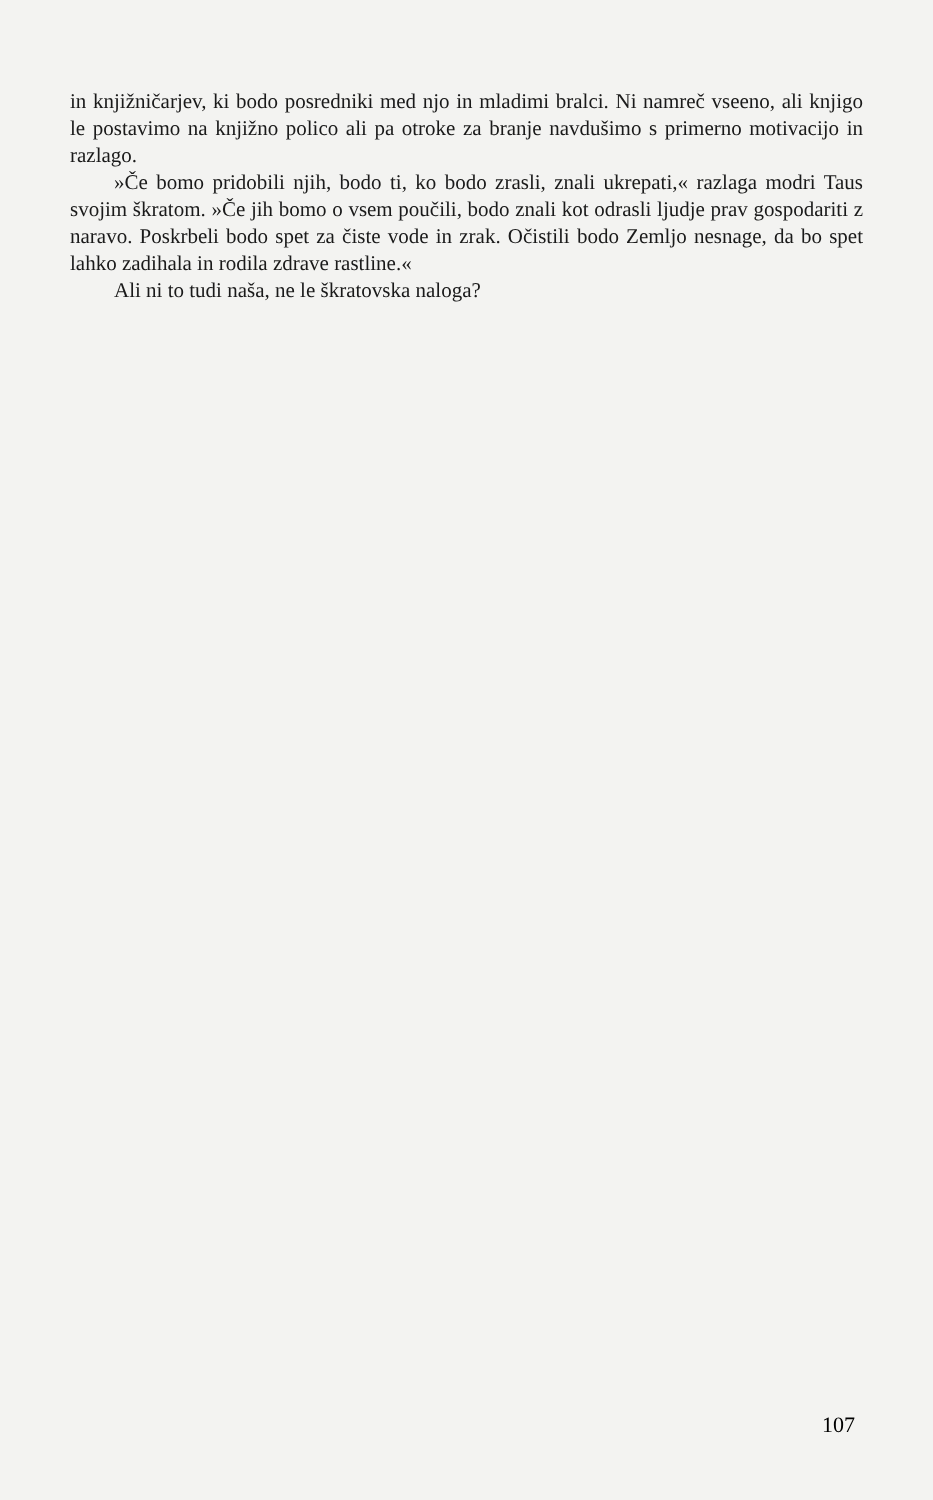in knjižničarjev, ki bodo posredniki med njo in mladimi bralci. Ni namreč vseeno, ali knjigo le postavimo na knjižno polico ali pa otroke za branje navdušimo s primerno motivacijo in razlago.
»Če bomo pridobili njih, bodo ti, ko bodo zrasli, znali ukrepati,« razlaga modri Taus svojim škratom. »Če jih bomo o vsem poučili, bodo znali kot odrasli ljudje prav gospodariti z naravo. Poskrbeli bodo spet za čiste vode in zrak. Očistili bodo Zemljo nesnage, da bo spet lahko zadihala in rodila zdrave rastline.«
Ali ni to tudi naša, ne le škratovska naloga?
107